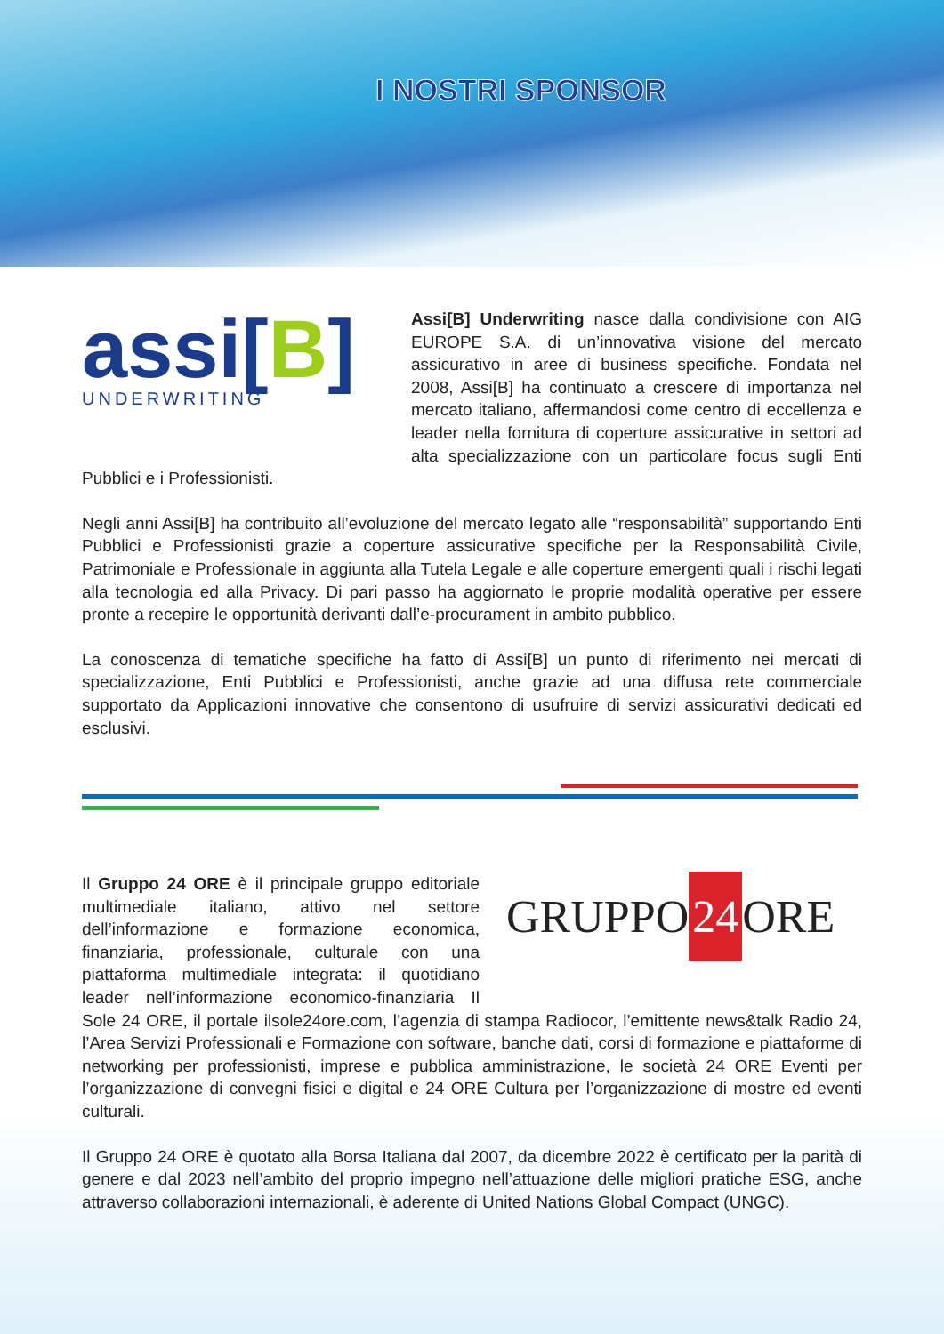I NOSTRI SPONSOR
assi[B]
UNDERWRITING
Assi[B] Underwriting nasce dalla condivisione con AIG EUROPE S.A. di un’innovativa visione del mercato assicurativo in aree di business specifiche. Fondata nel 2008, Assi[B] ha continuato a crescere di importanza nel mercato italiano, affermandosi come centro di eccellenza e leader nella fornitura di coperture assicurative in settori ad alta specializzazione con un particolare focus sugli Enti Pubblici e i Professionisti.
Negli anni Assi[B] ha contribuito all’evoluzione del mercato legato alle “responsabilità” supportando Enti Pubblici e Professionisti grazie a coperture assicurative specifiche per la Responsabilità Civile, Patrimoniale e Professionale in aggiunta alla Tutela Legale e alle coperture emergenti quali i rischi legati alla tecnologia ed alla Privacy. Di pari passo ha aggiornato le proprie modalità operative per essere pronte a recepire le opportunità derivanti dall’e-procurament in ambito pubblico.
La conoscenza di tematiche specifiche ha fatto di Assi[B] un punto di riferimento nei mercati di specializzazione, Enti Pubblici e Professionisti, anche grazie ad una diffusa rete commerciale supportato da Applicazioni innovative che consentono di usufruire di servizi assicurativi dedicati ed esclusivi.
GRUPPO 24 ORE
Il Gruppo 24 ORE è il principale gruppo editoriale multimediale italiano, attivo nel settore dell’informazione e formazione economica, finanziaria, professionale, culturale con una piattaforma multimediale integrata: il quotidiano leader nell’informazione economico-finanziaria Il Sole 24 ORE, il portale ilsole24ore.com, l’agenzia di stampa Radiocor, l’emittente news&talk Radio 24, l’Area Servizi Professionali e Formazione con software, banche dati, corsi di formazione e piattaforme di networking per professionisti, imprese e pubblica amministrazione, le società 24 ORE Eventi per l’organizzazione di convegni fisici e digital e 24 ORE Cultura per l’organizzazione di mostre ed eventi culturali.
Il Gruppo 24 ORE è quotato alla Borsa Italiana dal 2007, da dicembre 2022 è certificato per la parità di genere e dal 2023 nell’ambito del proprio impegno nell’attuazione delle migliori pratiche ESG, anche attraverso collaborazioni internazionali, è aderente di United Nations Global Compact (UNGC).